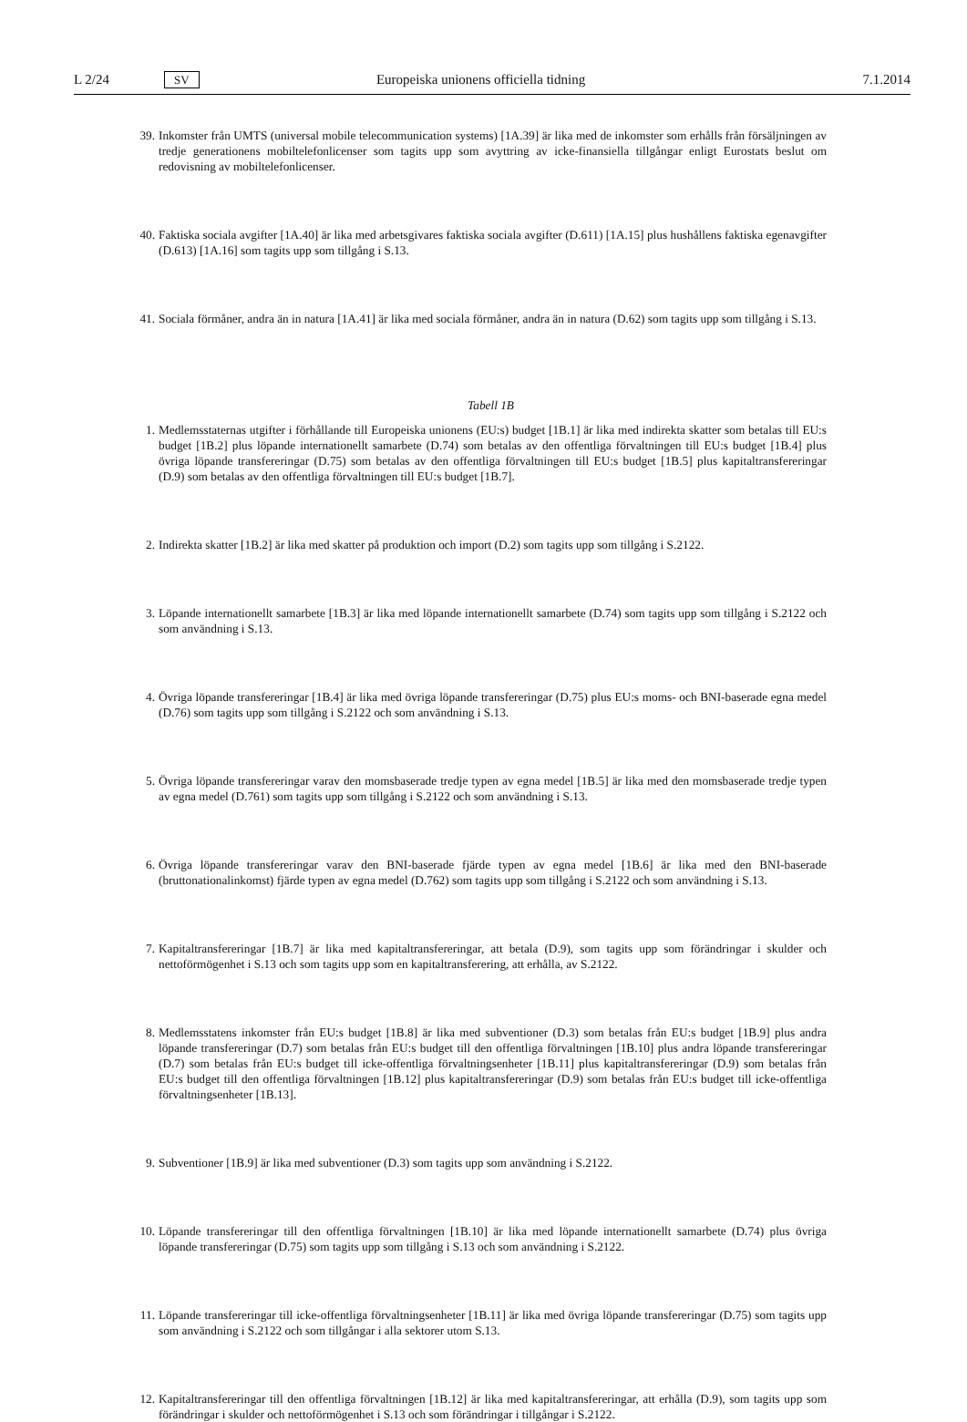L 2/24 SV Europeiska unionens officiella tidning 7.1.2014
39. Inkomster från UMTS (universal mobile telecommunication systems) [1A.39] är lika med de inkomster som erhålls från försäljningen av tredje generationens mobiltelefonlicenser som tagits upp som avyttring av icke-finansiella tillgångar enligt Eurostats beslut om redovisning av mobiltelefonlicenser.
40. Faktiska sociala avgifter [1A.40] är lika med arbetsgivares faktiska sociala avgifter (D.611) [1A.15] plus hushållens faktiska egenavgifter (D.613) [1A.16] som tagits upp som tillgång i S.13.
41. Sociala förmåner, andra än in natura [1A.41] är lika med sociala förmåner, andra än in natura (D.62) som tagits upp som tillgång i S.13.
Tabell 1B
1. Medlemsstaternas utgifter i förhållande till Europeiska unionens (EU:s) budget [1B.1] är lika med indirekta skatter som betalas till EU:s budget [1B.2] plus löpande internationellt samarbete (D.74) som betalas av den offentliga förvaltningen till EU:s budget [1B.4] plus övriga löpande transfereringar (D.75) som betalas av den offentliga förvaltningen till EU:s budget [1B.5] plus kapitaltransfereringar (D.9) som betalas av den offentliga förvaltningen till EU:s budget [1B.7].
2. Indirekta skatter [1B.2] är lika med skatter på produktion och import (D.2) som tagits upp som tillgång i S.2122.
3. Löpande internationellt samarbete [1B.3] är lika med löpande internationellt samarbete (D.74) som tagits upp som tillgång i S.2122 och som användning i S.13.
4. Övriga löpande transfereringar [1B.4] är lika med övriga löpande transfereringar (D.75) plus EU:s moms- och BNI-baserade egna medel (D.76) som tagits upp som tillgång i S.2122 och som användning i S.13.
5. Övriga löpande transfereringar varav den momsbaserade tredje typen av egna medel [1B.5] är lika med den momsbaserade tredje typen av egna medel (D.761) som tagits upp som tillgång i S.2122 och som användning i S.13.
6. Övriga löpande transfereringar varav den BNI-baserade fjärde typen av egna medel [1B.6] är lika med den BNI-baserade (bruttonationalinkomst) fjärde typen av egna medel (D.762) som tagits upp som tillgång i S.2122 och som användning i S.13.
7. Kapitaltransfereringar [1B.7] är lika med kapitaltransfereringar, att betala (D.9), som tagits upp som förändringar i skulder och nettoförmögenhet i S.13 och som tagits upp som en kapitaltransferering, att erhålla, av S.2122.
8. Medlemsstatens inkomster från EU:s budget [1B.8] är lika med subventioner (D.3) som betalas från EU:s budget [1B.9] plus andra löpande transfereringar (D.7) som betalas från EU:s budget till den offentliga förvaltningen [1B.10] plus andra löpande transfereringar (D.7) som betalas från EU:s budget till icke-offentliga förvaltningsenheter [1B.11] plus kapitaltransfereringar (D.9) som betalas från EU:s budget till den offentliga förvaltningen [1B.12] plus kapitaltransfereringar (D.9) som betalas från EU:s budget till icke-offentliga förvaltningsenheter [1B.13].
9. Subventioner [1B.9] är lika med subventioner (D.3) som tagits upp som användning i S.2122.
10. Löpande transfereringar till den offentliga förvaltningen [1B.10] är lika med löpande internationellt samarbete (D.74) plus övriga löpande transfereringar (D.75) som tagits upp som tillgång i S.13 och som användning i S.2122.
11. Löpande transfereringar till icke-offentliga förvaltningsenheter [1B.11] är lika med övriga löpande transfereringar (D.75) som tagits upp som användning i S.2122 och som tillgångar i alla sektorer utom S.13.
12. Kapitaltransfereringar till den offentliga förvaltningen [1B.12] är lika med kapitaltransfereringar, att erhålla (D.9), som tagits upp som förändringar i skulder och nettoförmögenhet i S.13 och som förändringar i tillgångar i S.2122.